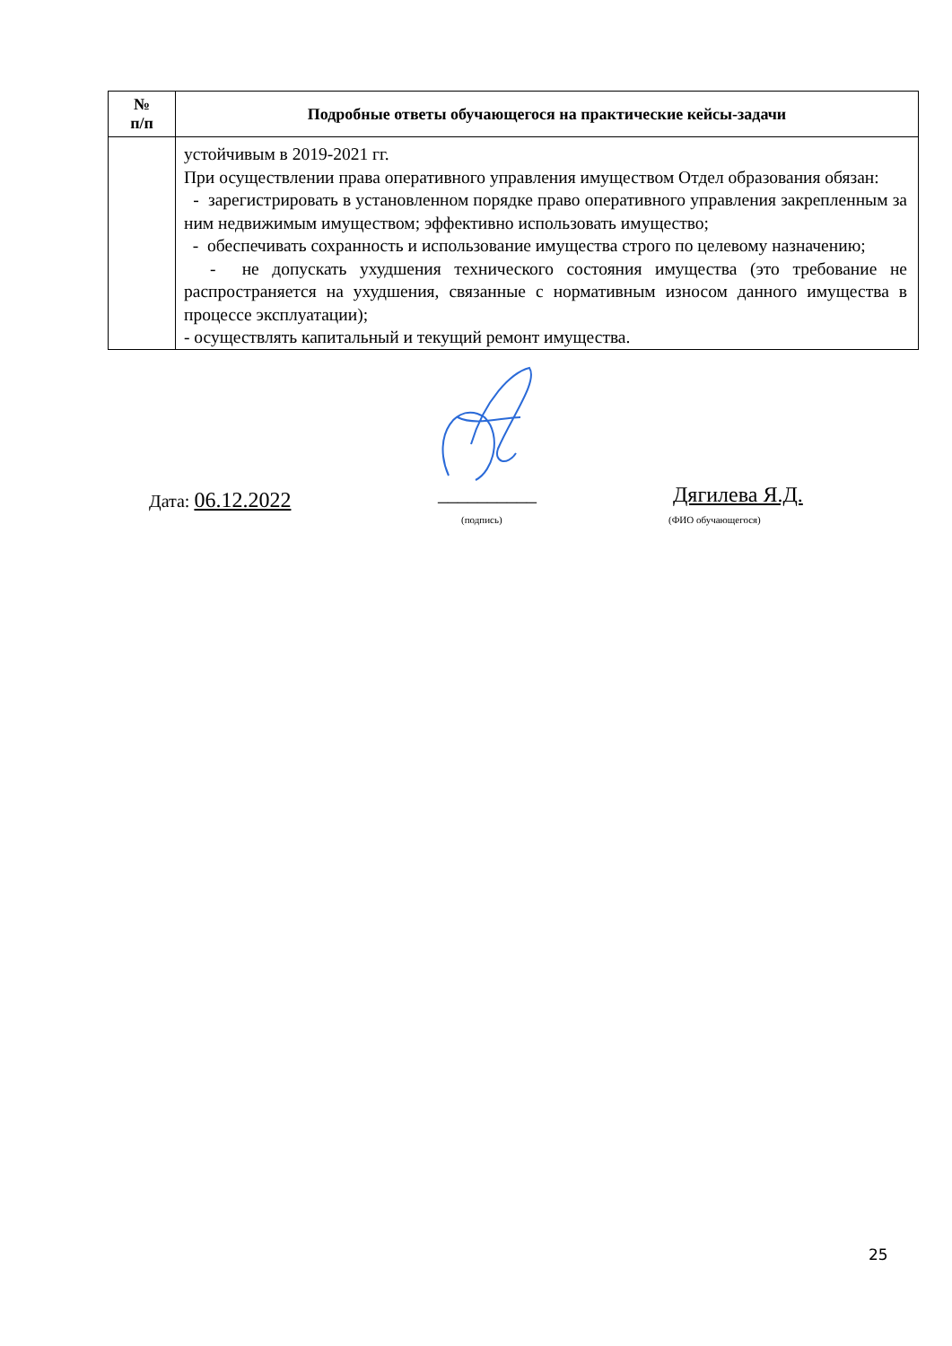| № п/п | Подробные ответы обучающегося на практические кейсы-задачи |
| --- | --- |
| | устойчивым в 2019-2021 гг. При осуществлении права оперативного управления имуществом Отдел образования обязан: - зарегистрировать в установленном порядке право оперативного управления закрепленным за ним недвижимым имуществом; эффективно использовать имущество; - обеспечивать сохранность и использование имущества строго по целевому назначению; - не допускать ухудшения технического состояния имущества (это требование не распространяется на ухудшения, связанные с нормативным износом данного имущества в процессе эксплуатации); - осуществлять капитальный и текущий ремонт имущества. |
Дата: 06.12.2022 __________ Дягилева Я.Д.
(подпись) (ФИО обучающегося)
25